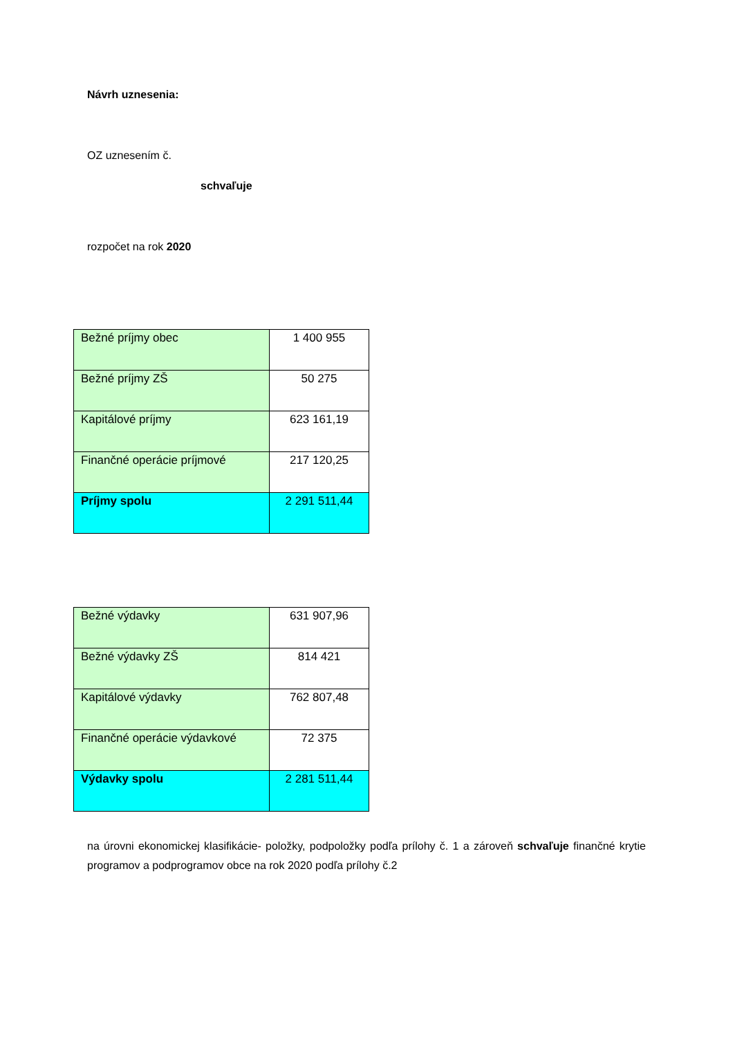Návrh uznesenia:
OZ uznesením č.
schvaľuje
rozpočet na rok 2020
| Bežné príjmy obec | 1 400 955 |
| Bežné príjmy ZŠ | 50 275 |
| Kapitálové príjmy | 623 161,19 |
| Finančné operácie príjmové | 217 120,25 |
| Príjmy spolu | 2 291 511,44 |
| Bežné výdavky | 631 907,96 |
| Bežné výdavky ZŠ | 814 421 |
| Kapitálové výdavky | 762 807,48 |
| Finančné operácie výdavkové | 72 375 |
| Výdavky spolu | 2 281 511,44 |
na úrovni ekonomickej klasifikácie- položky, podpoložky podľa prílohy č. 1 a zároveň schvaľuje finančné krytie programov a podprogramov obce na rok 2020 podľa prílohy č.2